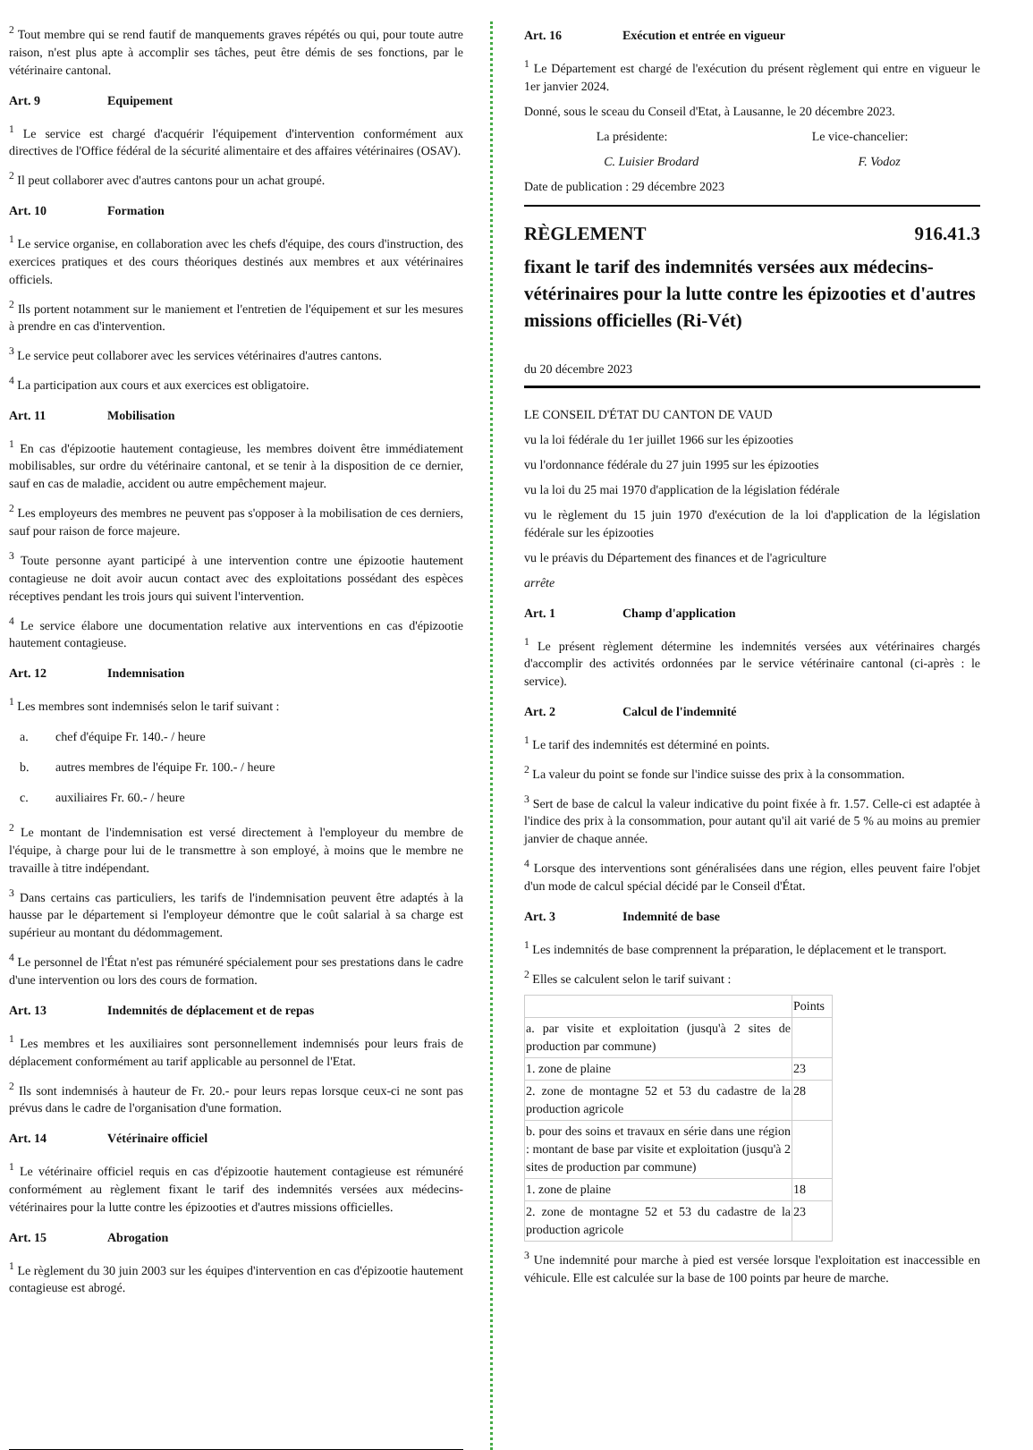<sup>2</sup> Tout membre qui se rend fautif de manquements graves répétés ou qui, pour toute autre raison, n'est plus apte à accomplir ses tâches, peut être démis de ses fonctions, par le vétérinaire cantonal.
Art. 9 Equipement
<sup>1</sup> Le service est chargé d'acquérir l'équipement d'intervention conformément aux directives de l'Office fédéral de la sécurité alimentaire et des affaires vétérinaires (OSAV).
<sup>2</sup> Il peut collaborer avec d'autres cantons pour un achat groupé.
Art. 10 Formation
<sup>1</sup> Le service organise, en collaboration avec les chefs d'équipe, des cours d'instruction, des exercices pratiques et des cours théoriques destinés aux membres et aux vétérinaires officiels.
<sup>2</sup> Ils portent notamment sur le maniement et l'entretien de l'équipement et sur les mesures à prendre en cas d'intervention.
<sup>3</sup> Le service peut collaborer avec les services vétérinaires d'autres cantons.
<sup>4</sup> La participation aux cours et aux exercices est obligatoire.
Art. 11 Mobilisation
<sup>1</sup> En cas d'épizootie hautement contagieuse, les membres doivent être immédiatement mobilisables, sur ordre du vétérinaire cantonal, et se tenir à la disposition de ce dernier, sauf en cas de maladie, accident ou autre empêchement majeur.
<sup>2</sup> Les employeurs des membres ne peuvent pas s'opposer à la mobilisation de ces derniers, sauf pour raison de force majeure.
<sup>3</sup> Toute personne ayant participé à une intervention contre une épizootie hautement contagieuse ne doit avoir aucun contact avec des exploitations possédant des espèces réceptives pendant les trois jours qui suivent l'intervention.
<sup>4</sup> Le service élabore une documentation relative aux interventions en cas d'épizootie hautement contagieuse.
Art. 12 Indemnisation
<sup>1</sup> Les membres sont indemnisés selon le tarif suivant :
a. chef d'équipe Fr. 140.- / heure
b. autres membres de l'équipe Fr. 100.- / heure
c. auxiliaires Fr. 60.- / heure
<sup>2</sup> Le montant de l'indemnisation est versé directement à l'employeur du membre de l'équipe, à charge pour lui de le transmettre à son employé, à moins que le membre ne travaille à titre indépendant.
<sup>3</sup> Dans certains cas particuliers, les tarifs de l'indemnisation peuvent être adaptés à la hausse par le département si l'employeur démontre que le coût salarial à sa charge est supérieur au montant du dédommagement.
<sup>4</sup> Le personnel de l'État n'est pas rémunéré spécialement pour ses prestations dans le cadre d'une intervention ou lors des cours de formation.
Art. 13 Indemnités de déplacement et de repas
<sup>1</sup> Les membres et les auxiliaires sont personnellement indemnisés pour leurs frais de déplacement conformément au tarif applicable au personnel de l'Etat.
<sup>2</sup> Ils sont indemnisés à hauteur de Fr. 20.- pour leurs repas lorsque ceux-ci ne sont pas prévus dans le cadre de l'organisation d'une formation.
Art. 14 Vétérinaire officiel
<sup>1</sup> Le vétérinaire officiel requis en cas d'épizootie hautement contagieuse est rémunéré conformément au règlement fixant le tarif des indemnités versées aux médecins-vétérinaires pour la lutte contre les épizooties et d'autres missions officielles.
Art. 15 Abrogation
<sup>1</sup> Le règlement du 30 juin 2003 sur les équipes d'intervention en cas d'épizootie hautement contagieuse est abrogé.
Art. 16 Exécution et entrée en vigueur
<sup>1</sup> Le Département est chargé de l'exécution du présent règlement qui entre en vigueur le 1er janvier 2024.
Donné, sous le sceau du Conseil d'Etat, à Lausanne, le 20 décembre 2023.
La présidente: Le vice-chancelier:
C. Luisier Brodard F. Vodoz
Date de publication : 29 décembre 2023
RÈGLEMENT 916.41.3
fixant le tarif des indemnités versées aux médecins-vétérinaires pour la lutte contre les épizooties et d'autres missions officielles (Ri-Vét)
du 20 décembre 2023
LE CONSEIL D'ÉTAT DU CANTON DE VAUD
vu la loi fédérale du 1er juillet 1966 sur les épizooties
vu l'ordonnance fédérale du 27 juin 1995 sur les épizooties
vu la loi du 25 mai 1970 d'application de la législation fédérale
vu le règlement du 15 juin 1970 d'exécution de la loi d'application de la législation fédérale sur les épizooties
vu le préavis du Département des finances et de l'agriculture
arrête
Art. 1 Champ d'application
<sup>1</sup> Le présent règlement détermine les indemnités versées aux vétérinaires chargés d'accomplir des activités ordonnées par le service vétérinaire cantonal (ci-après : le service).
Art. 2 Calcul de l'indemnité
<sup>1</sup> Le tarif des indemnités est déterminé en points.
<sup>2</sup> La valeur du point se fonde sur l'indice suisse des prix à la consommation.
<sup>3</sup> Sert de base de calcul la valeur indicative du point fixée à fr. 1.57. Celle-ci est adaptée à l'indice des prix à la consommation, pour autant qu'il ait varié de 5 % au moins au premier janvier de chaque année.
<sup>4</sup> Lorsque des interventions sont généralisées dans une région, elles peuvent faire l'objet d'un mode de calcul spécial décidé par le Conseil d'État.
Art. 3 Indemnité de base
<sup>1</sup> Les indemnités de base comprennent la préparation, le déplacement et le transport.
<sup>2</sup> Elles se calculent selon le tarif suivant :
| | Points |
| a. par visite et exploitation (jusqu'à 2 sites de production par commune) | |
| 1. zone de plaine | 23 |
| 2. zone de montagne 52 et 53 du cadastre de la production agricole | 28 |
| b. pour des soins et travaux en série dans une région : montant de base par visite et exploitation (jusqu'à 2 sites de production par commune) | |
| 1. zone de plaine | 18 |
| 2. zone de montagne 52 et 53 du cadastre de la production agricole | 23 |
<sup>3</sup> Une indemnité pour marche à pied est versée lorsque l'exploitation est inaccessible en véhicule. Elle est calculée sur la base de 100 points par heure de marche.